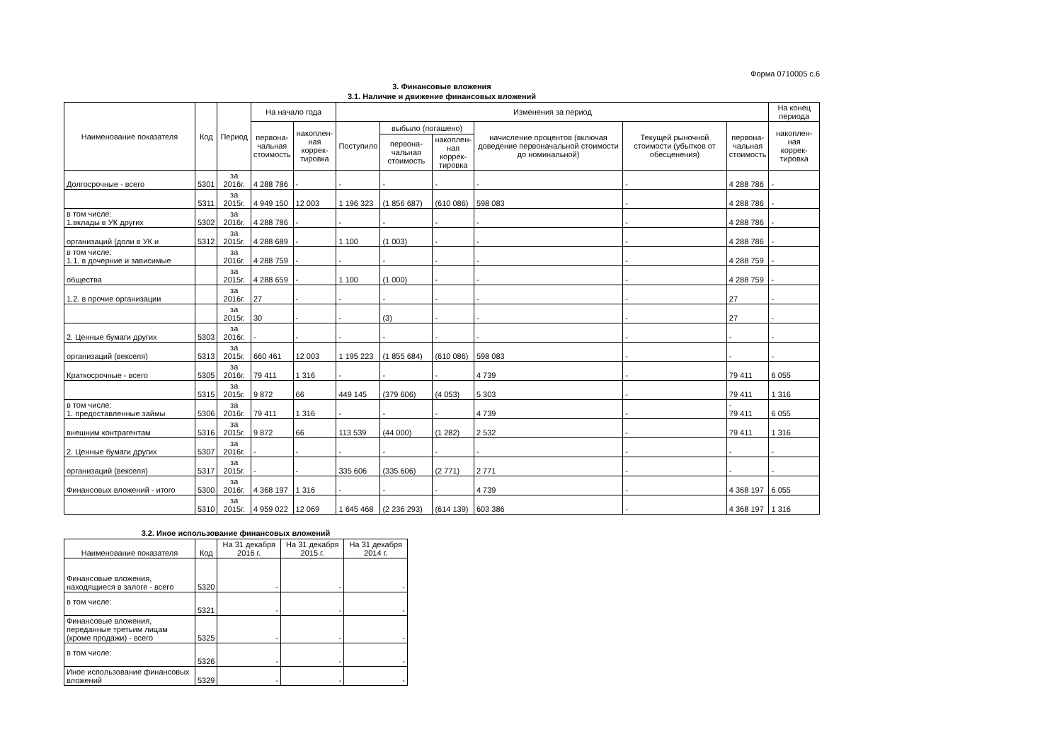Форма 0710005 с.6
3. Финансовые вложения
3.1. Наличие и движение финансовых вложений
| Наименование показателя | Код | Период | На начало года | | Изменения за период | | | | | | На конец периода |
| --- | --- | --- | --- | --- | --- | --- | --- | --- | --- | --- | --- |
| | | | первона- чальная стоимость | накоплен- ная коррек- тировка | Поступило | выбыло (погашено) | | начисление процентов (включая доведение первоначальной стоимости до номинальной) | Текущей рыночной стоимости (убытков от обесценения) | первона- чальная стоимость | накоплен- ная коррек- тировка |
| | | | | | | первона- чальная стоимость | накоплен- ная коррек- тировка | | | | |
| Долгосрочные - всего | 5301 | за 2016г. | 4 288 786 | - | - | - | - | - | - | 4 288 786 | - |
| | 5311 | за 2015г. | 4 949 150 | 12 003 | 1 196 323 | (1 856 687) | (610 086) | 598 083 | - | 4 288 786 | - |
| в том числе: 1.вклады в УК других | 5302 | за 2016г. | 4 288 786 | - | - | - | - | - | - | 4 288 786 | - |
| организаций (доли в УК и | 5312 | за 2015г. | 4 288 689 | - | 1 100 | (1 003) | - | - | - | 4 288 786 | - |
| в том числе: 1.1. в дочерние и зависимые | | за 2016г. | 4 288 759 | - | - | - | - | - | - | 4 288 759 | - |
| общества | | за 2015г. | 4 288 659 | - | 1 100 | (1 000) | - | - | - | 4 288 759 | - |
| 1.2. в прочие организации | | за 2016г. | 27 | - | - | - | - | - | - | 27 | - |
| | | за 2015г. | 30 | - | - | (3) | - | - | - | 27 | - |
| 2. Ценные бумаги других | 5303 | за 2016г. | - | - | - | - | - | - | - | - | - |
| организаций (векселя) | 5313 | за 2015г. | 660 461 | 12 003 | 1 195 223 | (1 855 684) | (610 086) | 598 083 | - | - | - |
| Краткосрочные - всего | 5305 | за 2016г. | 79 411 | 1 316 | - | - | - | 4 739 | - | 79 411 | 6 055 |
| | 5315 | за 2015г. | 9 872 | 66 | 449 145 | (379 606) | (4 053) | 5 303 | - | 79 411 | 1 316 |
| в том числе: 1. предоставленные займы | 5306 | за 2016г. | 79 411 | 1 316 | - | - | - | 4 739 | - | - 79 411 | 6 055 |
| внешним контрагентам | 5316 | за 2015г. | 9 872 | 66 | 113 539 | (44 000) | (1 282) | 2 532 | - | 79 411 | 1 316 |
| 2. Ценные бумаги других | 5307 | за 2016г. | - | - | - | - | - | - | - | - | - |
| организаций (векселя) | 5317 | за 2015г. | - | - | 335 606 | (335 606) | (2 771) | 2 771 | - | - | - |
| Финансовых вложений - итого | 5300 | за 2016г. | 4 368 197 | 1 316 | - | - | - | 4 739 | - | 4 368 197 | 6 055 |
| | 5310 | за 2015г. | 4 959 022 | 12 069 | 1 645 468 | (2 236 293) | (614 139) | 603 386 | - | 4 368 197 | 1 316 |
3.2. Иное использование финансовых вложений
| Наименование показателя | Код | На 31 декабря 2016 г. | На 31 декабря 2015 г. | На 31 декабря 2014 г. |
| --- | --- | --- | --- | --- |
| Финансовые вложения, находящиеся в залоге - всего | 5320 | - | - | - |
| в том числе: | 5321 | - | - | - |
| Финансовые вложения, переданные третьим лицам (кроме продажи) - всего | 5325 | - | - | - |
| в том числе: | 5326 | - | - | - |
| Иное использование финансовых вложений | 5329 | - | - | - |